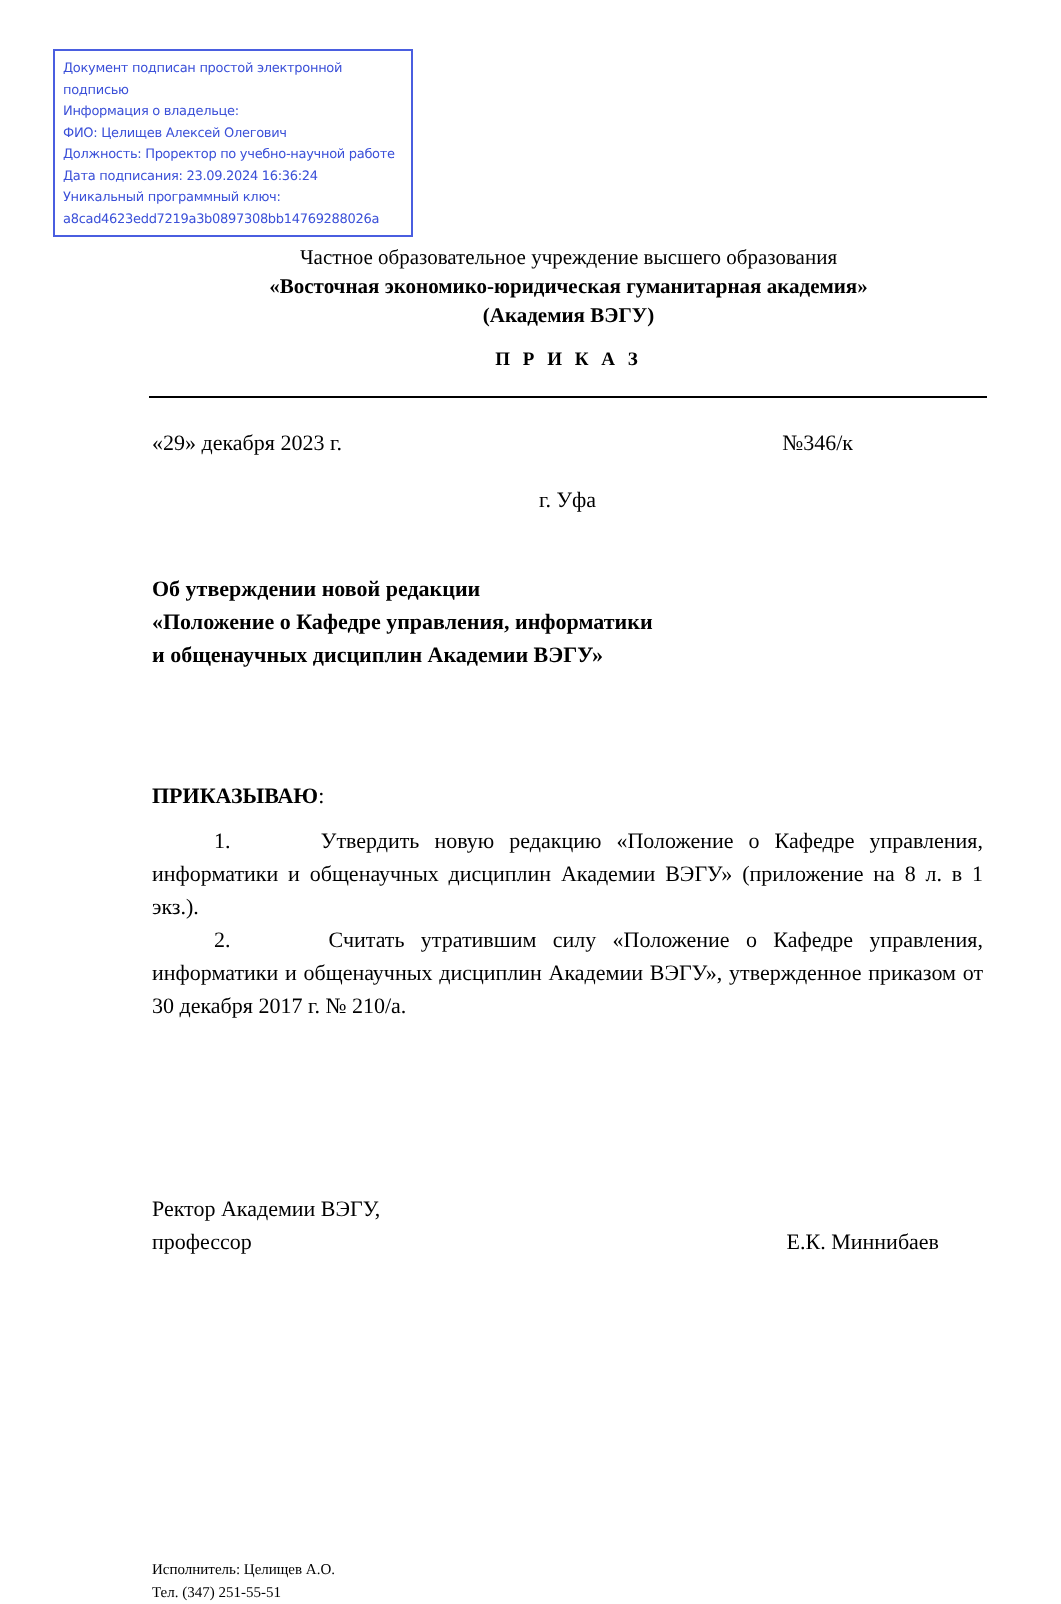Документ подписан простой электронной подписью
Информация о владельце:
ФИО: Целищев Алексей Олегович
Должность: Проректор по учебно-научной работе
Дата подписания: 23.09.2024 16:36:24
Уникальный программный ключ:
a8cad4623edd7219a3b0897308bb14769288026a
Частное образовательное учреждение высшего образования
«Восточная экономико-юридическая гуманитарная академия»
(Академия ВЭГУ)
П Р И К А З
«29» декабря 2023 г. №346/к
г. Уфа
Об утверждении новой редакции
«Положение о Кафедре управления, информатики
и общенаучных дисциплин Академии ВЭГУ»
ПРИКАЗЫВАЮ:
1. Утвердить новую редакцию «Положение о Кафедре управления, информатики и общенаучных дисциплин Академии ВЭГУ» (приложение на 8 л. в 1 экз.).
2. Считать утратившим силу «Положение о Кафедре управления, информатики и общенаучных дисциплин Академии ВЭГУ», утвержденное приказом от 30 декабря 2017 г. № 210/а.
Ректор Академии ВЭГУ,
профессор Е.К. Миннибаев
Исполнитель: Целищев А.О.
Тел. (347) 251-55-51